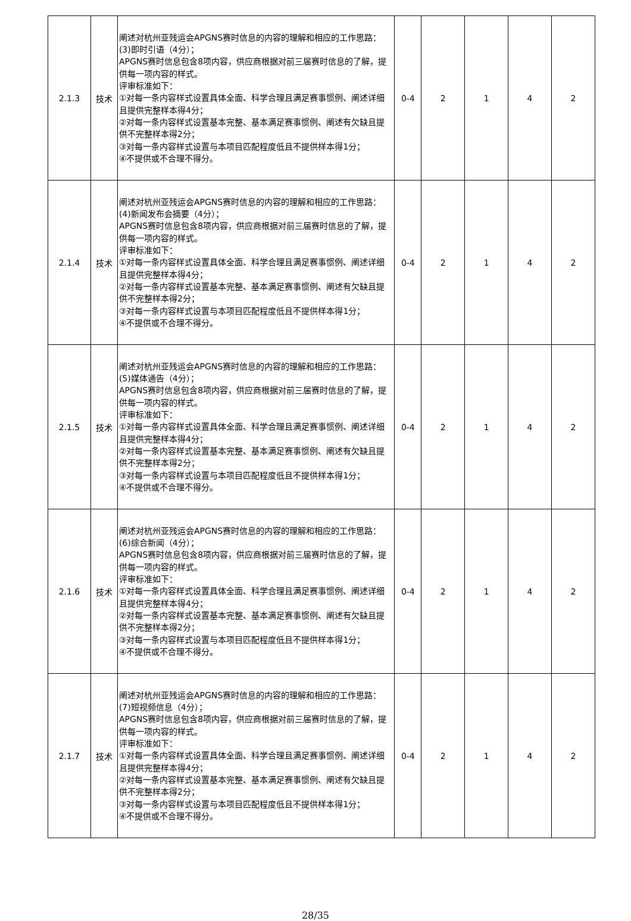| 2.1.3 | 技术 | 阐述对杭州亚残运会APGNS赛时信息的内容的理解和相应的工作思路： (3)即时引语（4分）； APGNS赛时信息包含8项内容，供应商根据对前三届赛时信息的了解，提供每一项内容的样式。 评审标准如下： ①对每一条内容样式设置具体全面、科学合理且满足赛事惯例、阐述详细且提供完整样本得4分； ②对每一条内容样式设置基本完整、基本满足赛事惯例、阐述有欠缺且提供不完整样本得2分； ③对每一条内容样式设置与本项目匹配程度低且不提供样本得1分； ④不提供或不合理不得分。 | 0-4 | 2 | 1 | 4 | 2 |
| 2.1.4 | 技术 | 阐述对杭州亚残运会APGNS赛时信息的内容的理解和相应的工作思路： (4)新闻发布会摘要（4分）； APGNS赛时信息包含8项内容，供应商根据对前三届赛时信息的了解，提供每一项内容的样式。 评审标准如下： ①对每一条内容样式设置具体全面、科学合理且满足赛事惯例、阐述详细且提供完整样本得4分； ②对每一条内容样式设置基本完整、基本满足赛事惯例、阐述有欠缺且提供不完整样本得2分； ③对每一条内容样式设置与本项目匹配程度低且不提供样本得1分； ④不提供或不合理不得分。 | 0-4 | 2 | 1 | 4 | 2 |
| 2.1.5 | 技术 | 阐述对杭州亚残运会APGNS赛时信息的内容的理解和相应的工作思路： (5)媒体通告（4分）； APGNS赛时信息包含8项内容，供应商根据对前三届赛时信息的了解，提供每一项内容的样式。 评审标准如下： ①对每一条内容样式设置具体全面、科学合理且满足赛事惯例、阐述详细且提供完整样本得4分； ②对每一条内容样式设置基本完整、基本满足赛事惯例、阐述有欠缺且提供不完整样本得2分； ③对每一条内容样式设置与本项目匹配程度低且不提供样本得1分； ④不提供或不合理不得分。 | 0-4 | 2 | 1 | 4 | 2 |
| 2.1.6 | 技术 | 阐述对杭州亚残运会APGNS赛时信息的内容的理解和相应的工作思路： (6)综合新闻（4分）； APGNS赛时信息包含8项内容，供应商根据对前三届赛时信息的了解，提供每一项内容的样式。 评审标准如下： ①对每一条内容样式设置具体全面、科学合理且满足赛事惯例、阐述详细且提供完整样本得4分； ②对每一条内容样式设置基本完整、基本满足赛事惯例、阐述有欠缺且提供不完整样本得2分； ③对每一条内容样式设置与本项目匹配程度低且不提供样本得1分； ④不提供或不合理不得分。 | 0-4 | 2 | 1 | 4 | 2 |
| 2.1.7 | 技术 | 阐述对杭州亚残运会APGNS赛时信息的内容的理解和相应的工作思路： (7)短视频信息（4分）； APGNS赛时信息包含8项内容，供应商根据对前三届赛时信息的了解，提供每一项内容的样式。 评审标准如下： ①对每一条内容样式设置具体全面、科学合理且满足赛事惯例、阐述详细且提供完整样本得4分； ②对每一条内容样式设置基本完整、基本满足赛事惯例、阐述有欠缺且提供不完整样本得2分； ③对每一条内容样式设置与本项目匹配程度低且不提供样本得1分； ④不提供或不合理不得分。 | 0-4 | 2 | 1 | 4 | 2 |
28/35